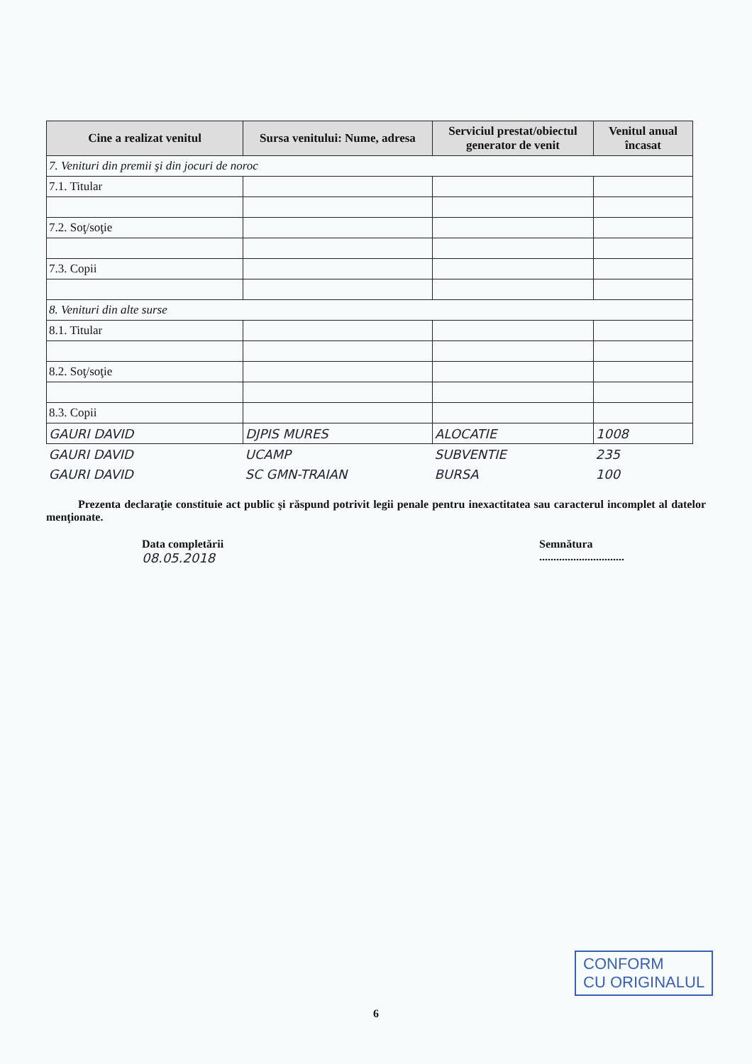| Cine a realizat venitul | Sursa venitului: Nume, adresa | Serviciul prestat/obiectul generator de venit | Venitul anual încasat |
| --- | --- | --- | --- |
| 7. Venituri din premii şi din jocuri de noroc | | | |
| 7.1. Titular | | | |
| 7.2. Soţ/soţie | | | |
| 7.3. Copii | | | |
| 8. Venituri din alte surse | | | |
| 8.1. Titular | | | |
| 8.2. Soţ/soţie | | | |
| 8.3. Copii | | | |
| GAURI DAVID | DJPIS MURES | ALOCATIE | 1008 |
| GAURI DAVID | UCAMP | SUBVENTIE | 235 |
| GAURI DAVID | SC GMN-TRAIAN | BURSA | 100 |
Prezenta declaraţie constituie act public şi răspund potrivit legii penale pentru inexactitatea sau caracterul incomplet al datelor menţionate.
Data completării
08.05.2018
Semnătura
..............................
CONFORM
CU ORIGINALUL
6